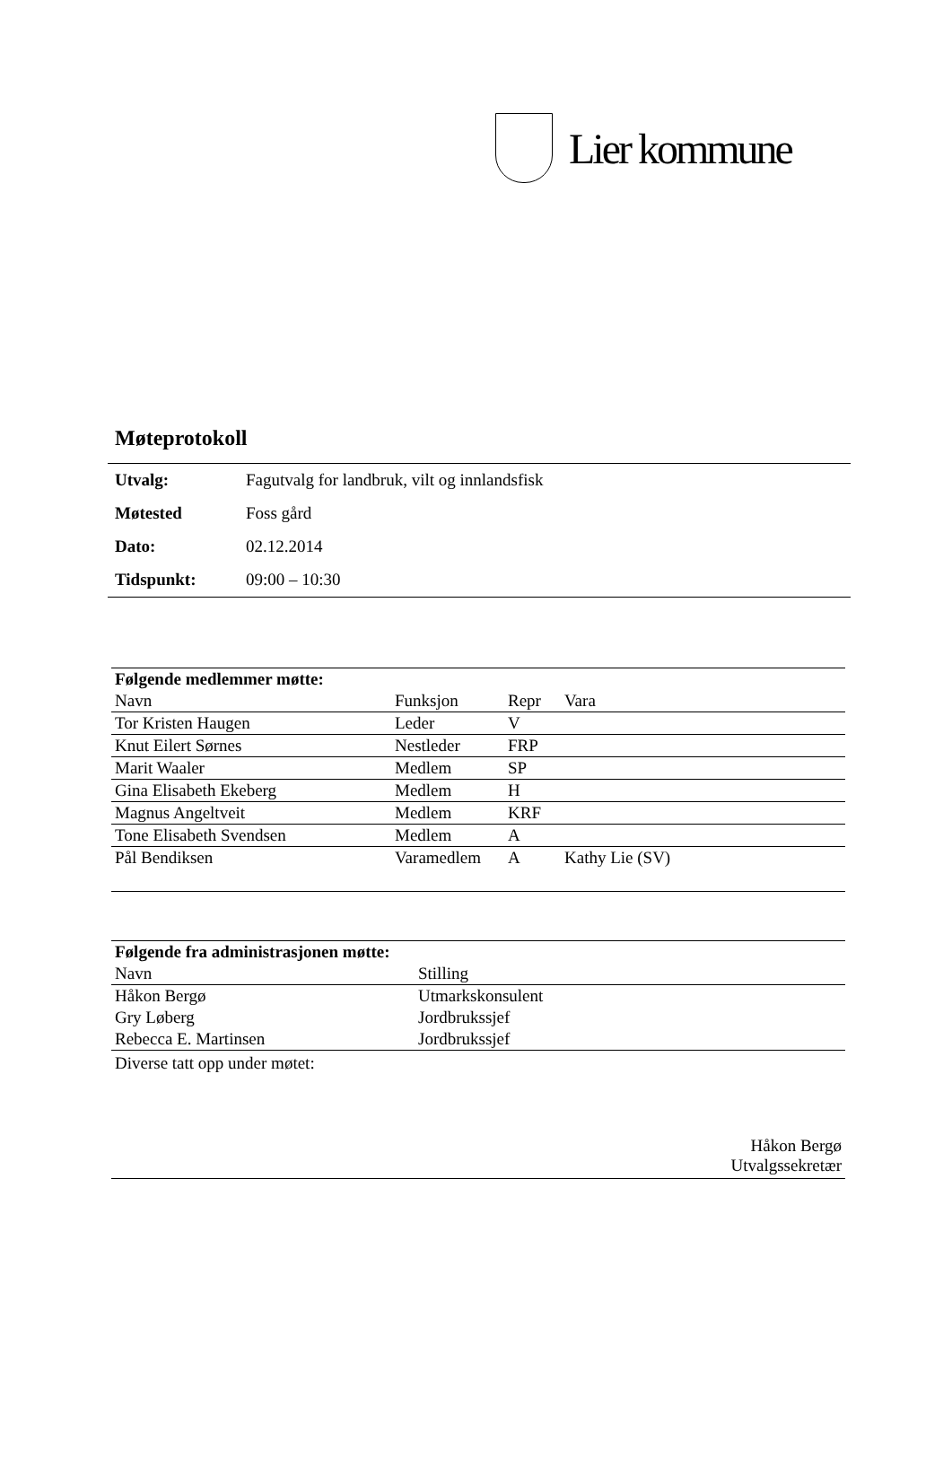Lier kommune
Møteprotokoll
| Utvalg: | Fagutvalg for landbruk, vilt og innlandsfisk |
| Møtested | Foss gård |
| Dato: | 02.12.2014 |
| Tidspunkt: | 09:00 – 10:30 |
| Følgende medlemmer møtte: | | | |
| --- | --- | --- | --- |
| Navn | Funksjon | Repr | Vara |
| Tor Kristen Haugen | Leder | V | |
| Knut Eilert Sørnes | Nestleder | FRP | |
| Marit Waaler | Medlem | SP | |
| Gina Elisabeth Ekeberg | Medlem | H | |
| Magnus Angeltveit | Medlem | KRF | |
| Tone Elisabeth Svendsen | Medlem | A | |
| Pål Bendiksen | Varamedlem | A | Kathy Lie (SV) |
| Følgende fra administrasjonen møtte: | |
| --- | --- |
| Navn | Stilling |
| Håkon Bergø | Utmarkskonsulent |
| Gry Løberg | Jordbrukssjef |
| Rebecca E. Martinsen | Jordbrukssjef |
Diverse tatt opp under møtet:
Håkon Bergø
Utvalgssekretær